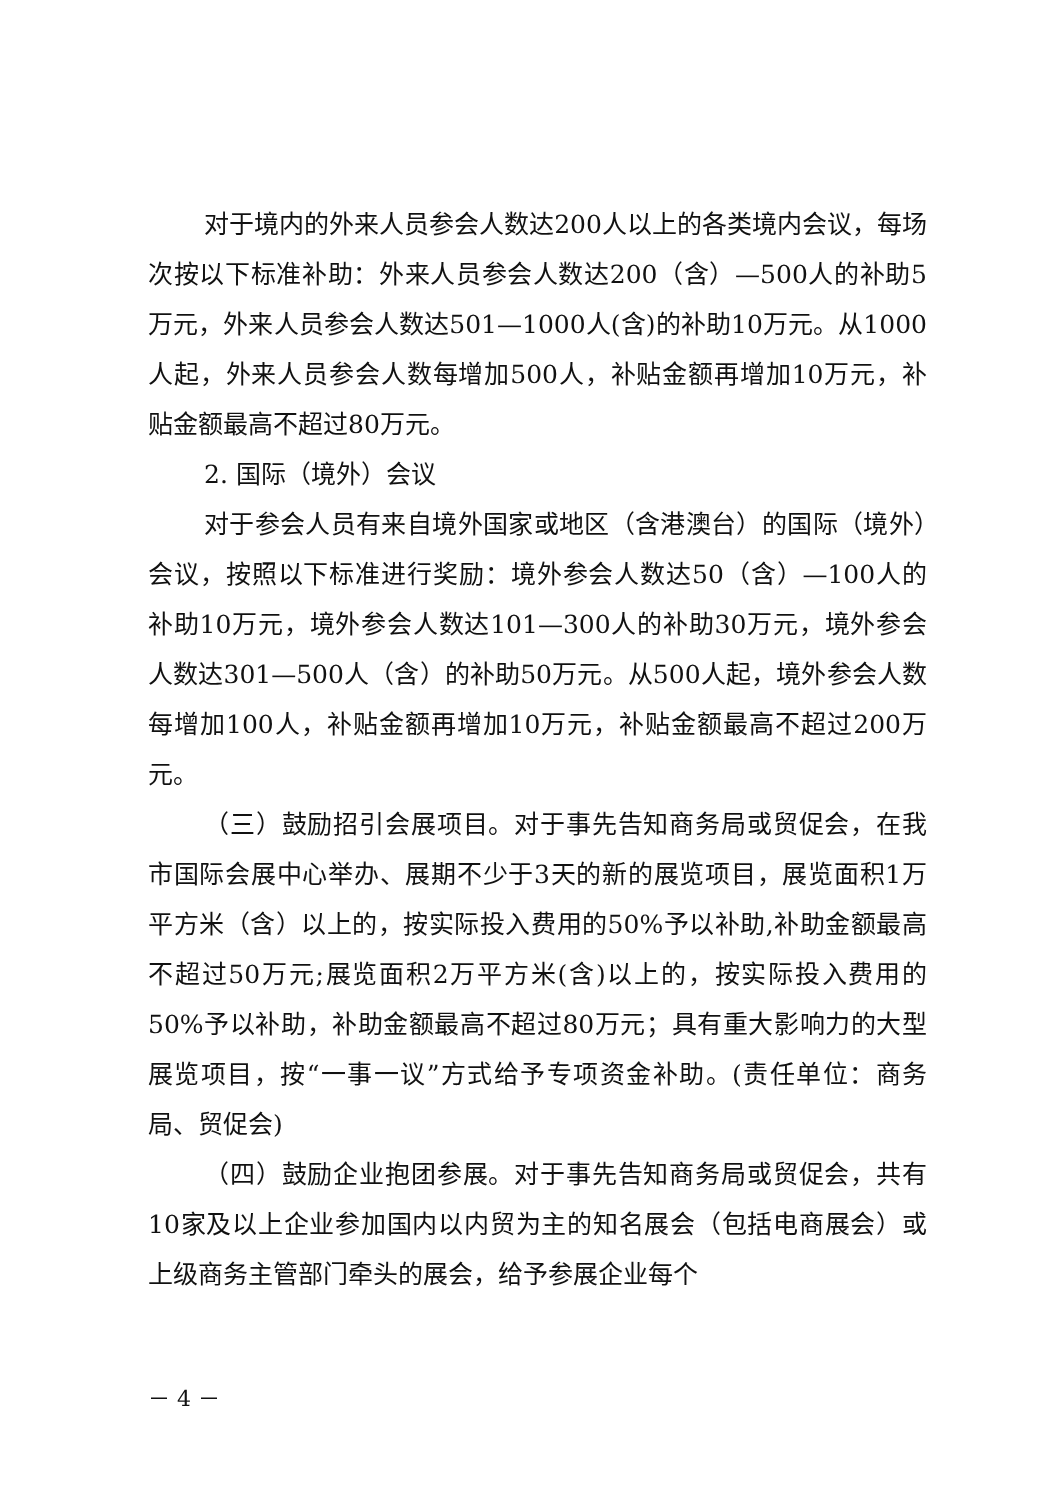对于境内的外来人员参会人数达200人以上的各类境内会议，每场次按以下标准补助：外来人员参会人数达200（含）—500人的补助5万元，外来人员参会人数达501—1000人(含)的补助10万元。从1000人起，外来人员参会人数每增加500人，补贴金额再增加10万元，补贴金额最高不超过80万元。
2. 国际（境外）会议
对于参会人员有来自境外国家或地区（含港澳台）的国际（境外）会议，按照以下标准进行奖励：境外参会人数达50（含）—100人的补助10万元，境外参会人数达101—300人的补助30万元，境外参会人数达301—500人（含）的补助50万元。从500人起，境外参会人数每增加100人，补贴金额再增加10万元，补贴金额最高不超过200万元。
（三）鼓励招引会展项目。对于事先告知商务局或贸促会，在我市国际会展中心举办、展期不少于3天的新的展览项目，展览面积1万平方米（含）以上的，按实际投入费用的50%予以补助,补助金额最高不超过50万元;展览面积2万平方米(含)以上的，按实际投入费用的50%予以补助，补助金额最高不超过80万元；具有重大影响力的大型展览项目，按“一事一议”方式给予专项资金补助。(责任单位：商务局、贸促会)
（四）鼓励企业抱团参展。对于事先告知商务局或贸促会，共有10家及以上企业参加国内以内贸为主的知名展会（包括电商展会）或上级商务主管部门牵头的展会，给予参展企业每个
－ 4 －